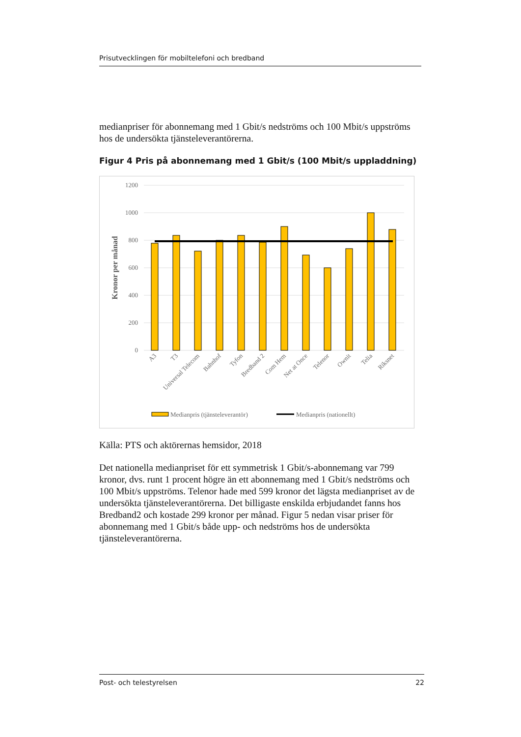Prisutvecklingen för mobiltelefoni och bredband
medianpriser för abonnemang med 1 Gbit/s nedströms och 100 Mbit/s uppströms hos de undersökta tjänsteleverantörerna.
Figur 4 Pris på abonnemang med 1 Gbit/s (100 Mbit/s uppladdning)
1200
1000
800
600
400
200
0
Kronor per månad
A3
T3
Universal Telecom
Bahnhof
Tyfon
Bredband 2
Com Hem
Net at Once
Telenor
Ownit
Telia
Riksnet
Medianpris (tjänsteleverantör)
Medianpris (nationellt)
Källa: PTS och aktörernas hemsidor, 2018
Det nationella medianpriset för ett symmetrisk 1 Gbit/s-abonnemang var 799 kronor, dvs. runt 1 procent högre än ett abonnemang med 1 Gbit/s nedströms och 100 Mbit/s uppströms. Telenor hade med 599 kronor det lägsta medianpriset av de undersökta tjänsteleverantörerna. Det billigaste enskilda erbjudandet fanns hos Bredband2 och kostade 299 kronor per månad. Figur 5 nedan visar priser för abonnemang med 1 Gbit/s både upp- och nedströms hos de undersökta tjänsteleverantörerna.
Post- och telestyrelsen 22